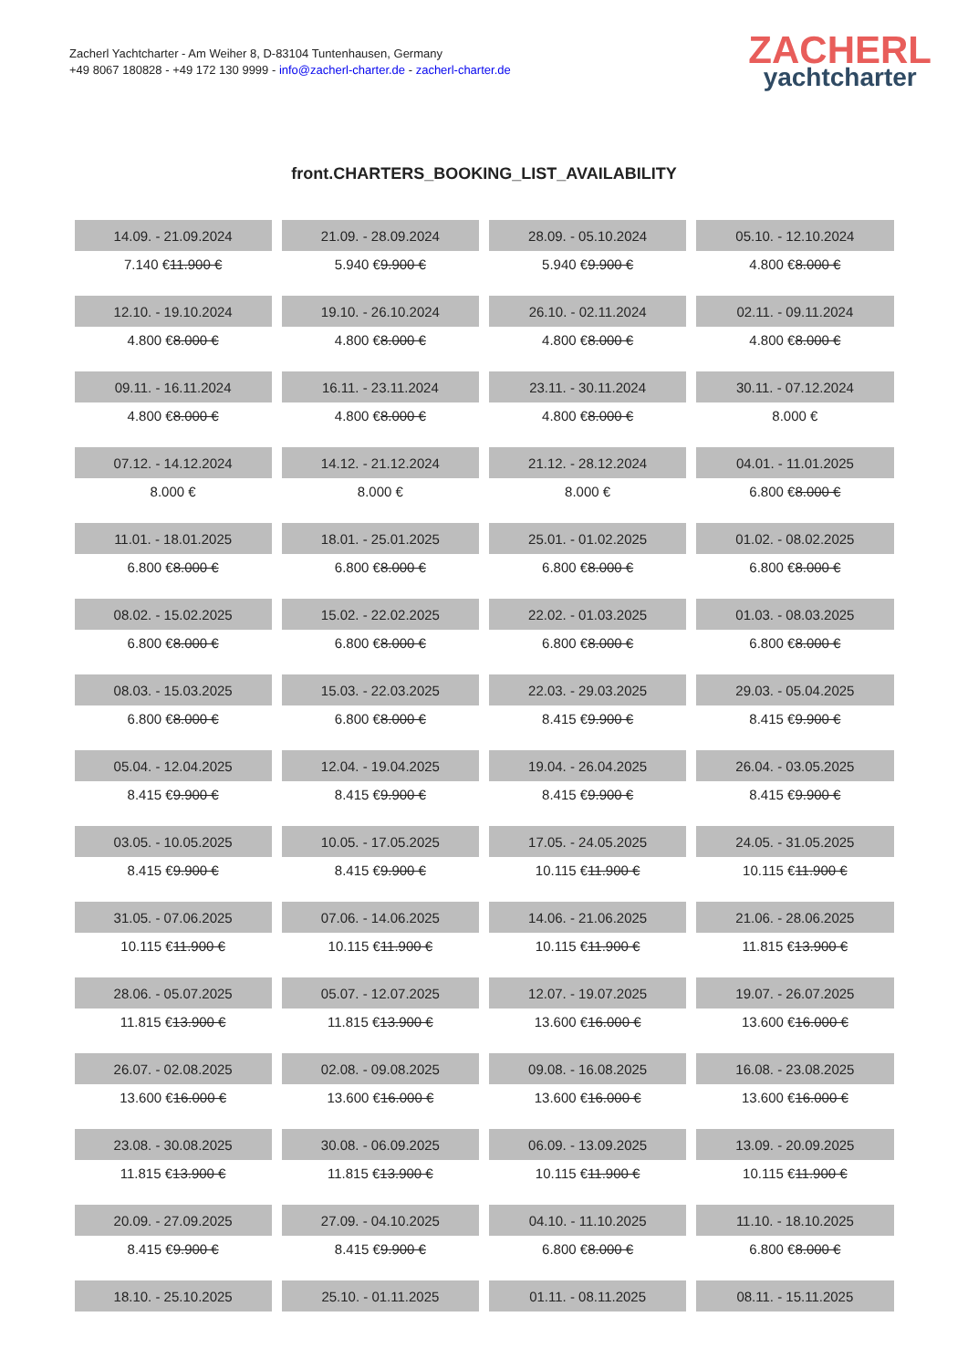Zacherl Yachtcharter - Am Weiher 8, D-83104 Tuntenhausen, Germany
+49 8067 180828 - +49 172 130 9999 - info@zacherl-charter.de - zacherl-charter.de
ZACHERL
yachtcharter
front.CHARTERS_BOOKING_LIST_AVAILABILITY
| 14.09. - 21.09.2024 | 21.09. - 28.09.2024 | 28.09. - 05.10.2024 | 05.10. - 12.10.2024 |
| 7.140 € 11.900 € | 5.940 € 9.900 € | 5.940 € 9.900 € | 4.800 € 8.000 € |
| 12.10. - 19.10.2024 | 19.10. - 26.10.2024 | 26.10. - 02.11.2024 | 02.11. - 09.11.2024 |
| 4.800 € 8.000 € | 4.800 € 8.000 € | 4.800 € 8.000 € | 4.800 € 8.000 € |
| 09.11. - 16.11.2024 | 16.11. - 23.11.2024 | 23.11. - 30.11.2024 | 30.11. - 07.12.2024 |
| 4.800 € 8.000 € | 4.800 € 8.000 € | 4.800 € 8.000 € | 8.000 € |
| 07.12. - 14.12.2024 | 14.12. - 21.12.2024 | 21.12. - 28.12.2024 | 04.01. - 11.01.2025 |
| 8.000 € | 8.000 € | 8.000 € | 6.800 € 8.000 € |
| 11.01. - 18.01.2025 | 18.01. - 25.01.2025 | 25.01. - 01.02.2025 | 01.02. - 08.02.2025 |
| 6.800 € 8.000 € | 6.800 € 8.000 € | 6.800 € 8.000 € | 6.800 € 8.000 € |
| 08.02. - 15.02.2025 | 15.02. - 22.02.2025 | 22.02. - 01.03.2025 | 01.03. - 08.03.2025 |
| 6.800 € 8.000 € | 6.800 € 8.000 € | 6.800 € 8.000 € | 6.800 € 8.000 € |
| 08.03. - 15.03.2025 | 15.03. - 22.03.2025 | 22.03. - 29.03.2025 | 29.03. - 05.04.2025 |
| 6.800 € 8.000 € | 6.800 € 8.000 € | 8.415 € 9.900 € | 8.415 € 9.900 € |
| 05.04. - 12.04.2025 | 12.04. - 19.04.2025 | 19.04. - 26.04.2025 | 26.04. - 03.05.2025 |
| 8.415 € 9.900 € | 8.415 € 9.900 € | 8.415 € 9.900 € | 8.415 € 9.900 € |
| 03.05. - 10.05.2025 | 10.05. - 17.05.2025 | 17.05. - 24.05.2025 | 24.05. - 31.05.2025 |
| 8.415 € 9.900 € | 8.415 € 9.900 € | 10.115 € 11.900 € | 10.115 € 11.900 € |
| 31.05. - 07.06.2025 | 07.06. - 14.06.2025 | 14.06. - 21.06.2025 | 21.06. - 28.06.2025 |
| 10.115 € 11.900 € | 10.115 € 11.900 € | 10.115 € 11.900 € | 11.815 € 13.900 € |
| 28.06. - 05.07.2025 | 05.07. - 12.07.2025 | 12.07. - 19.07.2025 | 19.07. - 26.07.2025 |
| 11.815 € 13.900 € | 11.815 € 13.900 € | 13.600 € 16.000 € | 13.600 € 16.000 € |
| 26.07. - 02.08.2025 | 02.08. - 09.08.2025 | 09.08. - 16.08.2025 | 16.08. - 23.08.2025 |
| 13.600 € 16.000 € | 13.600 € 16.000 € | 13.600 € 16.000 € | 13.600 € 16.000 € |
| 23.08. - 30.08.2025 | 30.08. - 06.09.2025 | 06.09. - 13.09.2025 | 13.09. - 20.09.2025 |
| 11.815 € 13.900 € | 11.815 € 13.900 € | 10.115 € 11.900 € | 10.115 € 11.900 € |
| 20.09. - 27.09.2025 | 27.09. - 04.10.2025 | 04.10. - 11.10.2025 | 11.10. - 18.10.2025 |
| 8.415 € 9.900 € | 8.415 € 9.900 € | 6.800 € 8.000 € | 6.800 € 8.000 € |
| 18.10. - 25.10.2025 | 25.10. - 01.11.2025 | 01.11. - 08.11.2025 | 08.11. - 15.11.2025 |